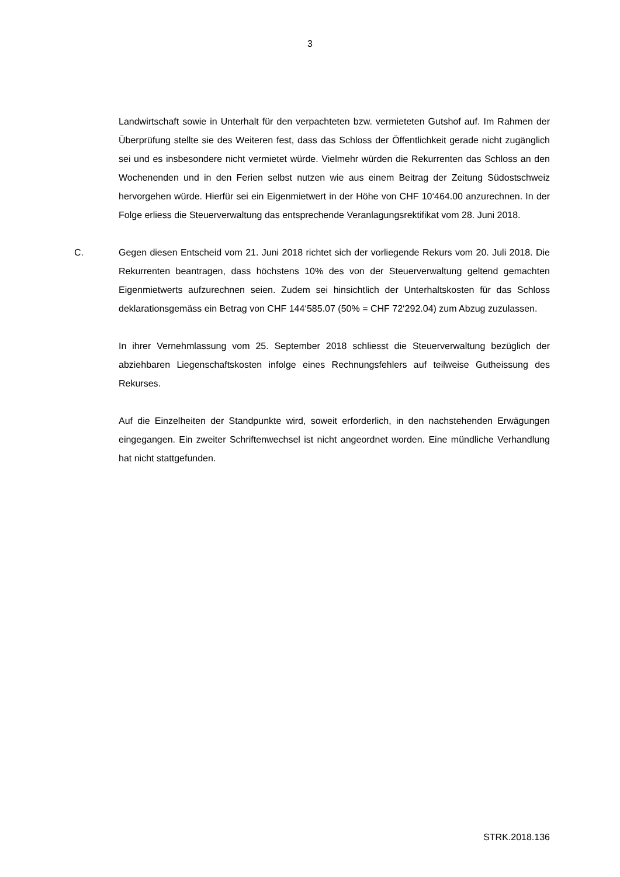3
Landwirtschaft sowie in Unterhalt für den verpachteten bzw. vermieteten Gutshof auf. Im Rahmen der Überprüfung stellte sie des Weiteren fest, dass das Schloss der Öffentlichkeit gerade nicht zugänglich sei und es insbesondere nicht vermietet würde. Vielmehr würden die Rekurrenten das Schloss an den Wochenenden und in den Ferien selbst nutzen wie aus einem Beitrag der Zeitung Südostschweiz hervorgehen würde. Hierfür sei ein Eigenmietwert in der Höhe von CHF 10‘464.00 anzurechnen. In der Folge erliess die Steuerverwaltung das entsprechende Veranlagungsrektifikat vom 28. Juni 2018.
C. Gegen diesen Entscheid vom 21. Juni 2018 richtet sich der vorliegende Rekurs vom 20. Juli 2018. Die Rekurrenten beantragen, dass höchstens 10% des von der Steuerverwaltung geltend gemachten Eigenmietwerts aufzurechnen seien. Zudem sei hinsichtlich der Unterhaltskosten für das Schloss deklarationsgemäss ein Betrag von CHF 144‘585.07 (50% = CHF 72‘292.04) zum Abzug zuzulassen.
In ihrer Vernehmlassung vom 25. September 2018 schliesst die Steuerverwaltung bezüglich der abziehbaren Liegenschaftskosten infolge eines Rechnungsfehlers auf teilweise Gutheissung des Rekurses.
Auf die Einzelheiten der Standpunkte wird, soweit erforderlich, in den nachstehenden Erwägungen eingegangen. Ein zweiter Schriftenwechsel ist nicht angeordnet worden. Eine mündliche Verhandlung hat nicht stattgefunden.
STRK.2018.136